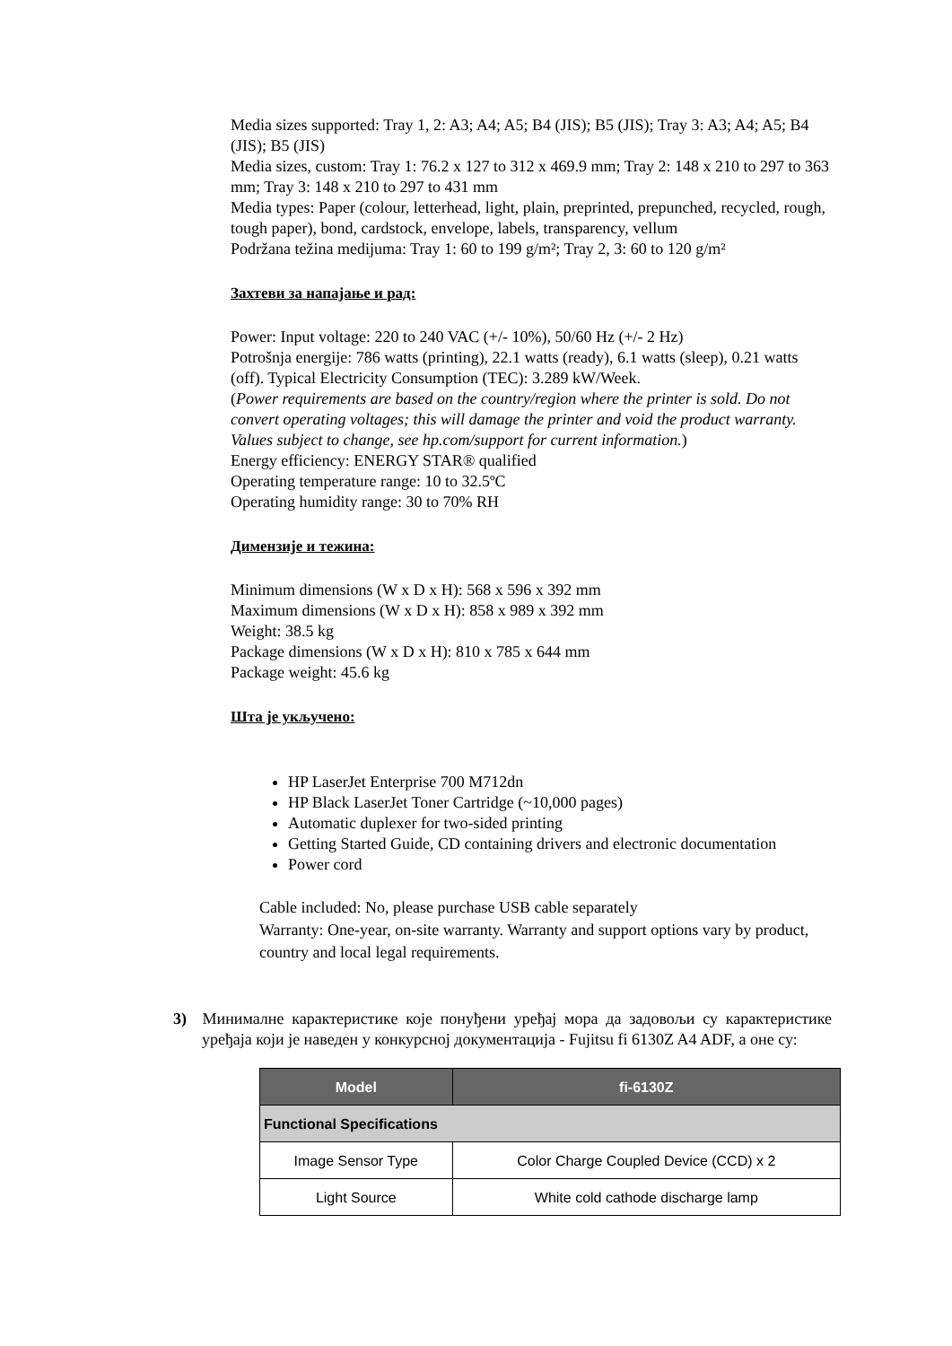Media sizes supported: Tray 1, 2: A3; A4; A5; B4 (JIS); B5 (JIS); Tray 3: A3; A4; A5; B4 (JIS); B5 (JIS)
Media sizes, custom: Tray 1: 76.2 x 127 to 312 x 469.9 mm; Tray 2: 148 x 210 to 297 to 363 mm; Tray 3: 148 x 210 to 297 to 431 mm
Media types: Paper (colour, letterhead, light, plain, preprinted, prepunched, recycled, rough, tough paper), bond, cardstock, envelope, labels, transparency, vellum
Podržana težina medijuma: Tray 1: 60 to 199 g/m²; Tray 2, 3: 60 to 120 g/m²
Захтеви за напајање и рад:
Power: Input voltage: 220 to 240 VAC (+/- 10%), 50/60 Hz (+/- 2 Hz)
Potrošnja energije: 786 watts (printing), 22.1 watts (ready), 6.1 watts (sleep), 0.21 watts (off). Typical Electricity Consumption (TEC): 3.289 kW/Week.
(Power requirements are based on the country/region where the printer is sold. Do not convert operating voltages; this will damage the printer and void the product warranty. Values subject to change, see hp.com/support for current information.)
Energy efficiency: ENERGY STAR® qualified
Operating temperature range: 10 to 32.5ºC
Operating humidity range: 30 to 70% RH
Димензије и тежина:
Minimum dimensions (W x D x H): 568 x 596 x 392 mm
Maximum dimensions (W x D x H): 858 x 989 x 392 mm
Weight: 38.5 kg
Package dimensions (W x D x H): 810 x 785 x 644 mm
Package weight: 45.6 kg
Шта је укључено:
HP LaserJet Enterprise 700 M712dn
HP Black LaserJet Toner Cartridge (~10,000 pages)
Automatic duplexer for two-sided printing
Getting Started Guide, CD containing drivers and electronic documentation
Power cord
Cable included: No, please purchase USB cable separately
Warranty: One-year, on-site warranty. Warranty and support options vary by product, country and local legal requirements.
3) Минималне карактеристике које понуђени уређај мора да задовољи су карактеристике уређаја који је наведен у конкурсној документација - Fujitsu fi 6130Z A4 ADF, а оне су:
| Model | fi-6130Z |
| --- | --- |
| Functional Specifications | |
| Image Sensor Type | Color Charge Coupled Device (CCD) x 2 |
| Light Source | White cold cathode discharge lamp |